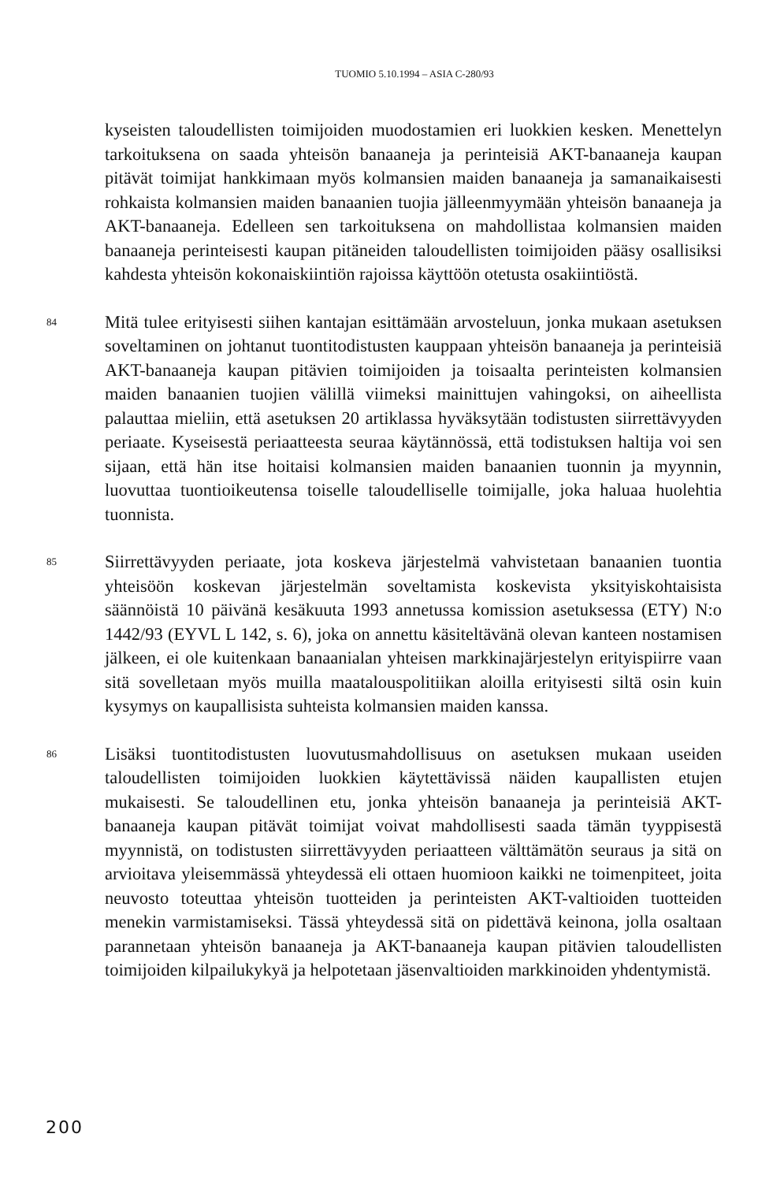TUOMIO 5.10.1994 – ASIA C-280/93
kyseisten taloudellisten toimijoiden muodostamien eri luokkien kesken. Menettelyn tarkoituksena on saada yhteisön banaaneja ja perinteisiä AKT-banaaneja kaupan pitävät toimijat hankkimaan myös kolmansien maiden banaaneja ja samanaikaisesti rohkaista kolmansien maiden banaanien tuojia jälleenmyymään yhteisön banaaneja ja AKT-banaaneja. Edelleen sen tarkoituksena on mahdollistaa kolmansien maiden banaaneja perinteisesti kaupan pitäneiden taloudellisten toimijoiden pääsy osallisiksi kahdesta yhteisön kokonaiskiintiön rajoissa käyttöön otetusta osakiintiöstä.
84
Mitä tulee erityisesti siihen kantajan esittämään arvosteluun, jonka mukaan asetuksen soveltaminen on johtanut tuontitodistusten kauppaan yhteisön banaaneja ja perinteisiä AKT-banaaneja kaupan pitävien toimijoiden ja toisaalta perinteisten kolmansien maiden banaanien tuojien välillä viimeksi mainittujen vahingoksi, on aiheellista palauttaa mieliin, että asetuksen 20 artiklassa hyväksytään todistusten siirrettävyyden periaate. Kyseisestä periaatteesta seuraa käytännössä, että todistuksen haltija voi sen sijaan, että hän itse hoitaisi kolmansien maiden banaanien tuonnin ja myynnin, luovuttaa tuontioikeutensa toiselle taloudelliselle toimijalle, joka haluaa huolehtia tuonnista.
85
Siirrettävyyden periaate, jota koskeva järjestelmä vahvistetaan banaanien tuontia yhteisöön koskevan järjestelmän soveltamista koskevista yksityiskohtaisista säännöistä 10 päivänä kesäkuuta 1993 annetussa komission asetuksessa (ETY) N:o 1442/93 (EYVL L 142, s. 6), joka on annettu käsiteltävänä olevan kanteen nostamisen jälkeen, ei ole kuitenkaan banaanialan yhteisen markkinajärjestelyn erityispiirre vaan sitä sovelletaan myös muilla maatalouspolitiikan aloilla erityisesti siltä osin kuin kysymys on kaupallisista suhteista kolmansien maiden kanssa.
86
Lisäksi tuontitodistusten luovutusmahdollisuus on asetuksen mukaan useiden taloudellisten toimijoiden luokkien käytettävissä näiden kaupallisten etujen mukaisesti. Se taloudellinen etu, jonka yhteisön banaaneja ja perinteisiä AKT-banaaneja kaupan pitävät toimijat voivat mahdollisesti saada tämän tyyppisestä myynnistä, on todistusten siirrettävyyden periaatteen välttämätön seuraus ja sitä on arvioitava yleisemmässä yhteydessä eli ottaen huomioon kaikki ne toimenpiteet, joita neuvosto toteuttaa yhteisön tuotteiden ja perinteisten AKT-valtioiden tuotteiden menekin varmistamiseksi. Tässä yhteydessä sitä on pidettävä keinona, jolla osaltaan parannetaan yhteisön banaaneja ja AKT-banaaneja kaupan pitävien taloudellisten toimijoiden kilpailukykyä ja helpotetaan jäsenvaltioiden markkinoiden yhdentymistä.
200